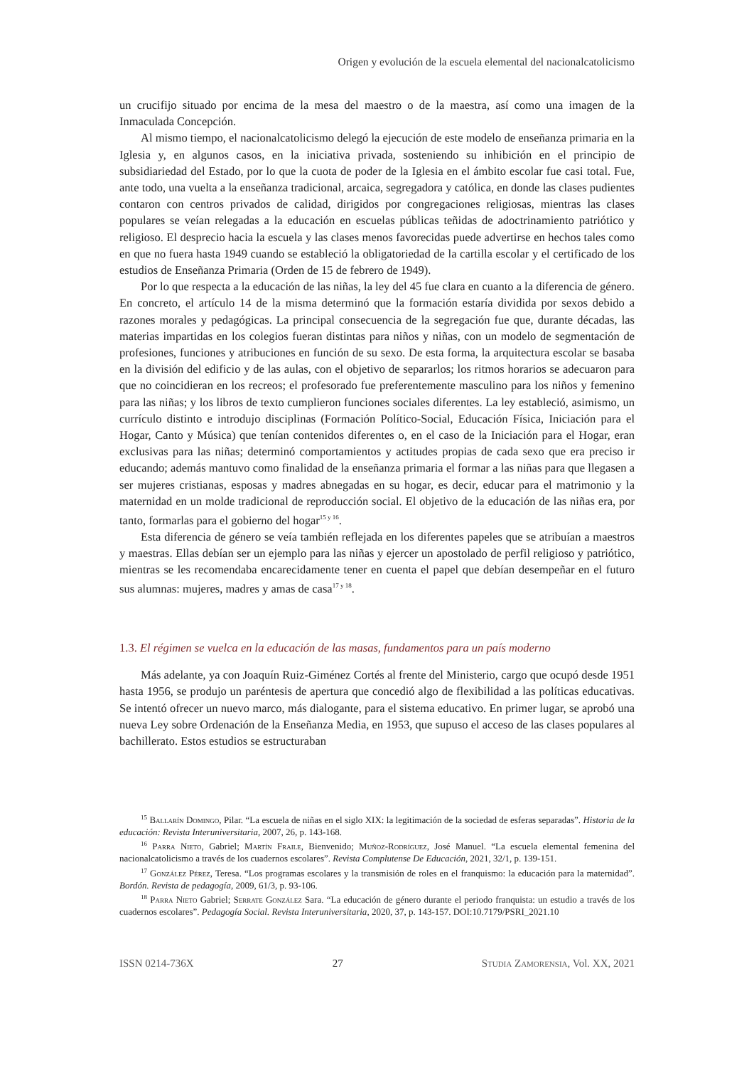Origen y evolución de la escuela elemental del nacionalcatolicismo
un crucifijo situado por encima de la mesa del maestro o de la maestra, así como una imagen de la Inmaculada Concepción.
Al mismo tiempo, el nacionalcatolicismo delegó la ejecución de este modelo de enseñanza primaria en la Iglesia y, en algunos casos, en la iniciativa privada, sosteniendo su inhibición en el principio de subsidiariedad del Estado, por lo que la cuota de poder de la Iglesia en el ámbito escolar fue casi total. Fue, ante todo, una vuelta a la enseñanza tradicional, arcaica, segregadora y católica, en donde las clases pudientes contaron con centros privados de calidad, dirigidos por congregaciones religiosas, mientras las clases populares se veían relegadas a la educación en escuelas públicas teñidas de adoctrinamiento patriótico y religioso. El desprecio hacia la escuela y las clases menos favorecidas puede advertirse en hechos tales como en que no fuera hasta 1949 cuando se estableció la obligatoriedad de la cartilla escolar y el certificado de los estudios de Enseñanza Primaria (Orden de 15 de febrero de 1949).
Por lo que respecta a la educación de las niñas, la ley del 45 fue clara en cuanto a la diferencia de género. En concreto, el artículo 14 de la misma determinó que la formación estaría dividida por sexos debido a razones morales y pedagógicas. La principal consecuencia de la segregación fue que, durante décadas, las materias impartidas en los colegios fueran distintas para niños y niñas, con un modelo de segmentación de profesiones, funciones y atribuciones en función de su sexo. De esta forma, la arquitectura escolar se basaba en la división del edificio y de las aulas, con el objetivo de separarlos; los ritmos horarios se adecuaron para que no coincidieran en los recreos; el profesorado fue preferentemente masculino para los niños y femenino para las niñas; y los libros de texto cumplieron funciones sociales diferentes. La ley estableció, asimismo, un currículo distinto e introdujo disciplinas (Formación Político-Social, Educación Física, Iniciación para el Hogar, Canto y Música) que tenían contenidos diferentes o, en el caso de la Iniciación para el Hogar, eran exclusivas para las niñas; determinó comportamientos y actitudes propias de cada sexo que era preciso ir educando; además mantuvo como finalidad de la enseñanza primaria el formar a las niñas para que llegasen a ser mujeres cristianas, esposas y madres abnegadas en su hogar, es decir, educar para el matrimonio y la maternidad en un molde tradicional de reproducción social. El objetivo de la educación de las niñas era, por tanto, formarlas para el gobierno del hogar<sup>15 y 16</sup>.
Esta diferencia de género se veía también reflejada en los diferentes papeles que se atribuían a maestros y maestras. Ellas debían ser un ejemplo para las niñas y ejercer un apostolado de perfil religioso y patriótico, mientras se les recomendaba encarecidamente tener en cuenta el papel que debían desempeñar en el futuro sus alumnas: mujeres, madres y amas de casa<sup>17 y 18</sup>.
1.3. El régimen se vuelca en la educación de las masas, fundamentos para un país moderno
Más adelante, ya con Joaquín Ruiz-Giménez Cortés al frente del Ministerio, cargo que ocupó desde 1951 hasta 1956, se produjo un paréntesis de apertura que concedió algo de flexibilidad a las políticas educativas. Se intentó ofrecer un nuevo marco, más dialogante, para el sistema educativo. En primer lugar, se aprobó una nueva Ley sobre Ordenación de la Enseñanza Media, en 1953, que supuso el acceso de las clases populares al bachillerato. Estos estudios se estructuraban
<sup>15</sup> Ballarín Domingo, Pilar. “La escuela de niñas en el siglo XIX: la legitimación de la sociedad de esferas separadas”. Historia de la educación: Revista Interuniversitaria, 2007, 26, p. 143-168.
<sup>16</sup> Parra Nieto, Gabriel; Martín Fraile, Bienvenido; Muñoz-Rodríguez, José Manuel. “La escuela elemental femenina del nacionalcatolicismo a través de los cuadernos escolares”. Revista Complutense De Educación, 2021, 32/1, p. 139-151.
<sup>17</sup> González Pérez, Teresa. “Los programas escolares y la transmisión de roles en el franquismo: la educación para la maternidad”. Bordón. Revista de pedagogía, 2009, 61/3, p. 93-106.
<sup>18</sup> Parra Nieto Gabriel; Serrate González Sara. “La educación de género durante el periodo franquista: un estudio a través de los cuadernos escolares”. Pedagogía Social. Revista Interuniversitaria, 2020, 37, p. 143-157. DOI:10.7179/PSRI_2021.10
ISSN 0214-736X 27 Studia Zamorensia, Vol. XX, 2021